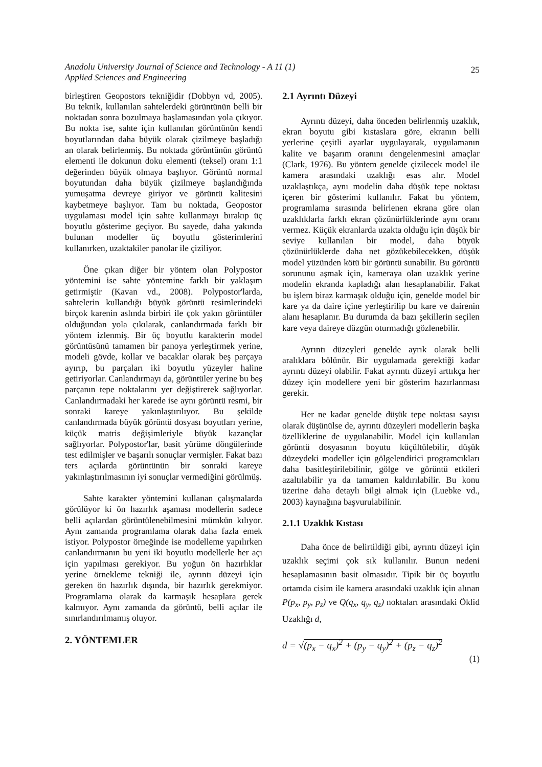Anadolu University Journal of Science and Technology - A 11 (1)
Applied Sciences and Engineering
25
birleştiren Geopostors tekniğidir (Dobbyn vd, 2005). Bu teknik, kullanılan sahtelerdeki görüntünün belli bir noktadan sonra bozulmaya başlamasından yola çıkıyor. Bu nokta ise, sahte için kullanılan görüntünün kendi boyutlarından daha büyük olarak çizilmeye başladığı an olarak belirlenmiş. Bu noktada görüntünün görüntü elementi ile dokunun doku elementi (teksel) oranı 1:1 değerinden büyük olmaya başlıyor. Görüntü normal boyutundan daha büyük çizilmeye başlandığında yumuşatma devreye giriyor ve görüntü kalitesini kaybetmeye başlıyor. Tam bu noktada, Geopostor uygulaması model için sahte kullanmayı bırakıp üç boyutlu gösterime geçiyor. Bu sayede, daha yakında bulunan modeller üç boyutlu gösterimlerini kullanırken, uzaktakiler panolar ile çiziliyor.
Öne çıkan diğer bir yöntem olan Polypostor yöntemini ise sahte yöntemine farklı bir yaklaşım getirmiştir (Kavan vd., 2008). Polypostor'larda, sahtelerin kullandığı büyük görüntü resimlerindeki birçok karenin aslında birbiri ile çok yakın görüntüler olduğundan yola çıkılarak, canlandırmada farklı bir yöntem izlenmiş. Bir üç boyutlu karakterin model görüntüsünü tamamen bir panoya yerleştirmek yerine, modeli gövde, kollar ve bacaklar olarak beş parçaya ayırıp, bu parçaları iki boyutlu yüzeyler haline getiriyorlar. Canlandırmayı da, görüntüler yerine bu beş parçanın tepe noktalarını yer değiştirerek sağlıyorlar. Canlandırmadaki her karede ise aynı görüntü resmi, bir sonraki kareye yakınlaştırılıyor. Bu şekilde canlandırmada büyük görüntü dosyası boyutları yerine, küçük matris değişimleriyle büyük kazançlar sağlıyorlar. Polypostor'lar, basit yürüme döngülerinde test edilmişler ve başarılı sonuçlar vermişler. Fakat bazı ters açılarda görüntünün bir sonraki kareye yakınlaştırılmasının iyi sonuçlar vermediğini görülmüş.
Sahte karakter yöntemini kullanan çalışmalarda görülüyor ki ön hazırlık aşaması modellerin sadece belli açılardan görüntülenebilmesini mümkün kılıyor. Aynı zamanda programlama olarak daha fazla emek istiyor. Polypostor örneğinde ise modelleme yapılırken canlandırmanın bu yeni iki boyutlu modellerle her açı için yapılması gerekiyor. Bu yoğun ön hazırlıklar yerine örnekleme tekniği ile, ayrıntı düzeyi için gereken ön hazırlık dışında, bir hazırlık gerekmiyor. Programlama olarak da karmaşık hesaplara gerek kalmıyor. Aynı zamanda da görüntü, belli açılar ile sınırlandırılmamış oluyor.
2. YÖNTEMLER
2.1 Ayrıntı Düzeyi
Ayrıntı düzeyi, daha önceden belirlenmiş uzaklık, ekran boyutu gibi kıstaslara göre, ekranın belli yerlerine çeşitli ayarlar uygulayarak, uygulamanın kalite ve başarım oranını dengelenmesini amaçlar (Clark, 1976). Bu yöntem genelde çizilecek model ile kamera arasındaki uzaklığı esas alır. Model uzaklaştıkça, aynı modelin daha düşük tepe noktası içeren bir gösterimi kullanılır. Fakat bu yöntem, programlama sırasında belirlenen ekrana göre olan uzaklıklarla farklı ekran çözünürlüklerinde aynı oranı vermez. Küçük ekranlarda uzakta olduğu için düşük bir seviye kullanılan bir model, daha büyük çözünürlüklerde daha net gözükebilecekken, düşük model yüzünden kötü bir görüntü sunabilir. Bu görüntü sorununu aşmak için, kameraya olan uzaklık yerine modelin ekranda kapladığı alan hesaplanabilir. Fakat bu işlem biraz karmaşık olduğu için, genelde model bir kare ya da daire içine yerleştirilip bu kare ve dairenin alanı hesaplanır. Bu durumda da bazı şekillerin seçilen kare veya daireye düzgün oturmadığı gözlenebilir.
Ayrıntı düzeyleri genelde ayrık olarak belli aralıklara bölünür. Bir uygulamada gerektiği kadar ayrıntı düzeyi olabilir. Fakat ayrıntı düzeyi arttıkça her düzey için modellere yeni bir gösterim hazırlanması gerekir.
Her ne kadar genelde düşük tepe noktası sayısı olarak düşünülse de, ayrıntı düzeyleri modellerin başka özelliklerine de uygulanabilir. Model için kullanılan görüntü dosyasının boyutu küçültülebilir, düşük düzeydeki modeller için gölgelendirici programcıkları daha basitleştirilebilinir, gölge ve görüntü etkileri azaltılabilir ya da tamamen kaldırılabilir. Bu konu üzerine daha detaylı bilgi almak için (Luebke vd., 2003) kaynağına başvurulabilinir.
2.1.1 Uzaklık Kıstası
Daha önce de belirtildiği gibi, ayrıntı düzeyi için uzaklık seçimi çok sık kullanılır. Bunun nedeni hesaplamasının basit olmasıdır. Tipik bir üç boyutlu ortamda cisim ile kamera arasındaki uzaklık için alınan P(p<sub>x</sub>, p<sub>y</sub>, p<sub>z</sub>) ve Q(q<sub>x</sub>, q<sub>y</sub>, q<sub>z</sub>) noktaları arasındaki Öklid Uzaklığı d,
d = √(p<sub>x</sub> − q<sub>x</sub>)<sup>2</sup> + (p<sub>y</sub> − q<sub>y</sub>)<sup>2</sup> + (p<sub>z</sub> − q<sub>z</sub>)<sup>2</sup>
(1)